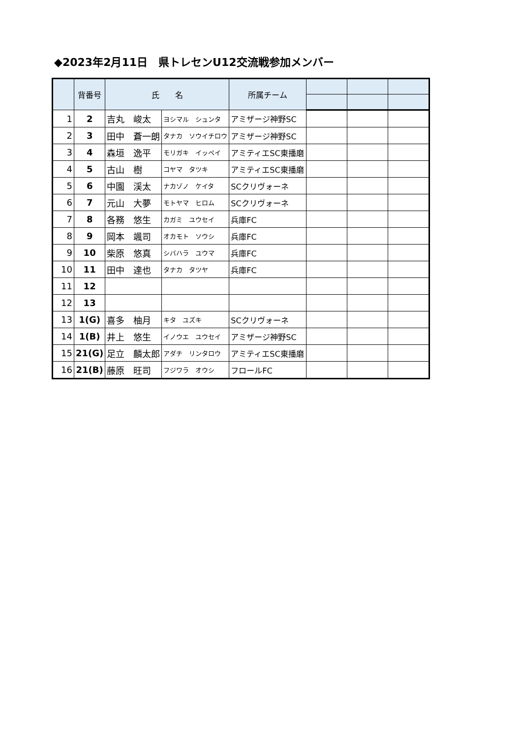◆2023年2月11日　県トレセンU12交流戦参加メンバー
| | 背番号 | 氏 名 | | 所属チーム | | | |
| --- | --- | --- | --- | --- | --- | --- | --- |
| 1 | 2 | 吉丸 峻太 | ヨシマル シュンタ | アミザージ神野SC | | | |
| 2 | 3 | 田中 蒼一朗 | タナカ ソウイチロウ | アミザージ神野SC | | | |
| 3 | 4 | 森垣 逸平 | モリガキ イッペイ | アミティエSC東播磨 | | | |
| 4 | 5 | 古山 樹 | コヤマ タツキ | アミティエSC東播磨 | | | |
| 5 | 6 | 中園 渓太 | ナカゾノ ケイタ | SCクリヴォーネ | | | |
| 6 | 7 | 元山 大夢 | モトヤマ ヒロム | SCクリヴォーネ | | | |
| 7 | 8 | 各務 悠生 | カガミ ユウセイ | 兵庫FC | | | |
| 8 | 9 | 岡本 颯司 | オカモト ソウシ | 兵庫FC | | | |
| 9 | 10 | 柴原 悠真 | シバハラ ユウマ | 兵庫FC | | | |
| 10 | 11 | 田中 達也 | タナカ タツヤ | 兵庫FC | | | |
| 11 | 12 | | | | | | |
| 12 | 13 | | | | | | |
| 13 | 1(G) | 喜多 柚月 | キタ ユズキ | SCクリヴォーネ | | | |
| 14 | 1(B) | 井上 悠生 | イノウエ ユウセイ | アミザージ神野SC | | | |
| 15 | 21(G) | 足立 麟太郎 | アダチ リンタロウ | アミティエSC東播磨 | | | |
| 16 | 21(B) | 藤原 旺司 | フジワラ オウシ | フロールFC | | | |